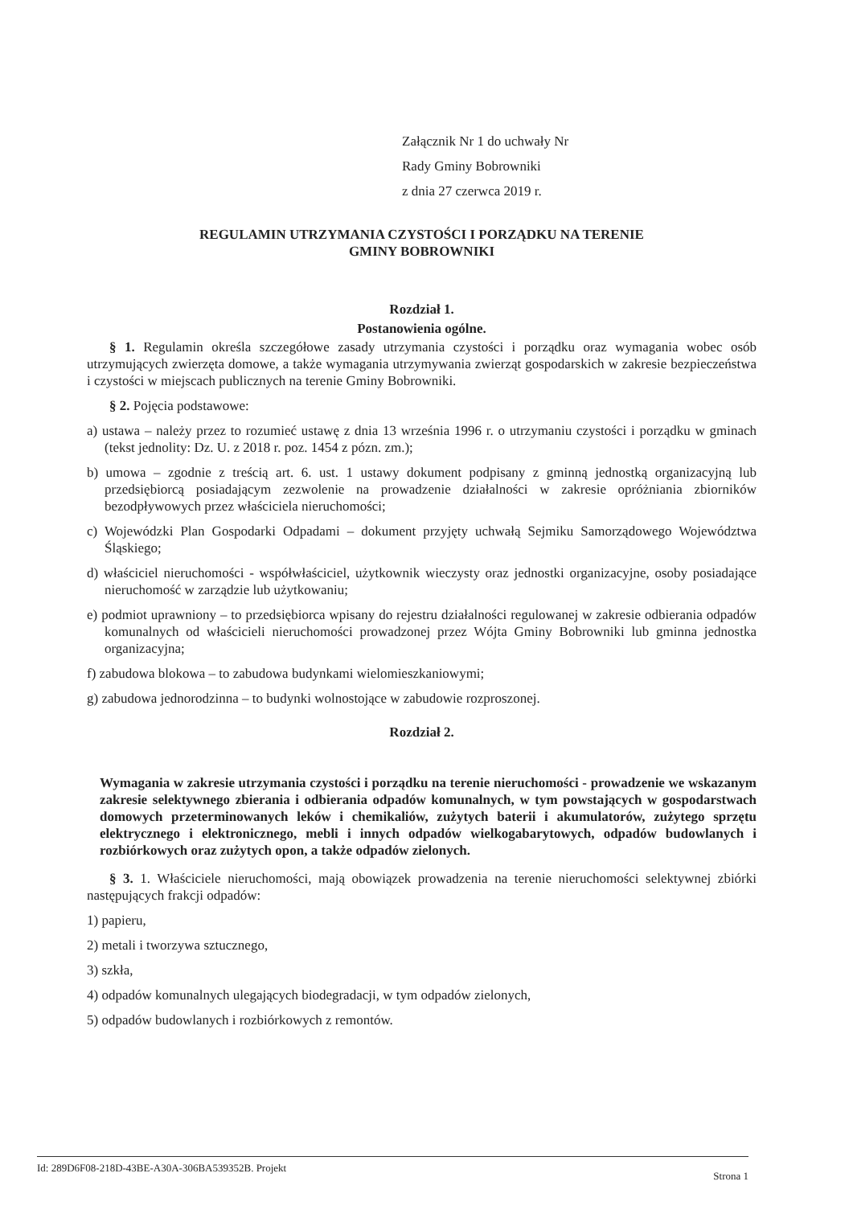Załącznik Nr 1 do uchwały Nr
Rady Gminy Bobrowniki
z dnia 27 czerwca 2019 r.
REGULAMIN UTRZYMANIA CZYSTOŚCI I PORZĄDKU NA TERENIE
GMINY BOBROWNIKI
Rozdział 1.
Postanowienia ogólne.
§ 1. Regulamin określa szczegółowe zasady utrzymania czystości i porządku oraz wymagania wobec osób utrzymujących zwierzęta domowe, a także wymagania utrzymywania zwierząt gospodarskich w zakresie bezpieczeństwa i czystości w miejscach publicznych na terenie Gminy Bobrowniki.
§ 2. Pojęcia podstawowe:
a) ustawa – należy przez to rozumieć ustawę z dnia 13 września 1996 r. o utrzymaniu czystości i porządku w gminach (tekst jednolity: Dz. U. z 2018 r. poz. 1454 z pózn. zm.);
b) umowa – zgodnie z treścią art. 6. ust. 1 ustawy dokument podpisany z gminną jednostką organizacyjną lub przedsiębiorcą posiadającym zezwolenie na prowadzenie działalności w zakresie opróżniania zbiorników bezodpływowych przez właściciela nieruchomości;
c) Wojewódzki Plan Gospodarki Odpadami – dokument przyjęty uchwałą Sejmiku Samorządowego Województwa Śląskiego;
d) właściciel nieruchomości - współwłaściciel, użytkownik wieczysty oraz jednostki organizacyjne, osoby posiadające nieruchomość w zarządzie lub użytkowaniu;
e) podmiot uprawniony – to przedsiębiorca wpisany do rejestru działalności regulowanej w zakresie odbierania odpadów komunalnych od właścicieli nieruchomości prowadzonej przez Wójta Gminy Bobrowniki lub gminna jednostka organizacyjna;
f) zabudowa blokowa – to zabudowa budynkami wielomieszkaniowymi;
g) zabudowa jednorodzinna – to budynki wolnostojące w zabudowie rozproszonej.
Rozdział 2.
Wymagania w zakresie utrzymania czystości i porządku na terenie nieruchomości - prowadzenie we wskazanym zakresie selektywnego zbierania i odbierania odpadów komunalnych, w tym powstających w gospodarstwach domowych przeterminowanych leków i chemikaliów, zużytych baterii i akumulatorów, zużytego sprzętu elektrycznego i elektronicznego, mebli i innych odpadów wielkogabarytowych, odpadów budowlanych i rozbiórkowych oraz zużytych opon, a także odpadów zielonych.
§ 3. 1. Właściciele nieruchomości, mają obowiązek prowadzenia na terenie nieruchomości selektywnej zbiórki następujących frakcji odpadów:
1) papieru,
2) metali i tworzywa sztucznego,
3) szkła,
4) odpadów komunalnych ulegających biodegradacji, w tym odpadów zielonych,
5) odpadów budowlanych i rozbiórkowych z remontów.
Id: 289D6F08-218D-43BE-A30A-306BA539352B. Projekt Strona 1